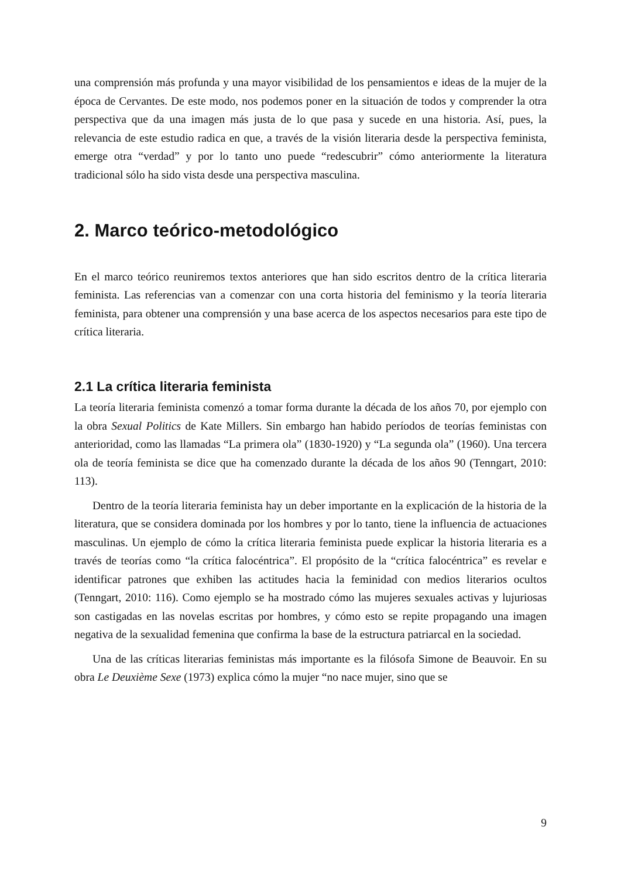una comprensión más profunda y una mayor visibilidad de los pensamientos e ideas de la mujer de la época de Cervantes. De este modo, nos podemos poner en la situación de todos y comprender la otra perspectiva que da una imagen más justa de lo que pasa y sucede en una historia. Así, pues, la relevancia de este estudio radica en que, a través de la visión literaria desde la perspectiva feminista, emerge otra “verdad” y por lo tanto uno puede “redescubrir” cómo anteriormente la literatura tradicional sólo ha sido vista desde una perspectiva masculina.
2. Marco teórico-metodológico
En el marco teórico reuniremos textos anteriores que han sido escritos dentro de la crítica literaria feminista. Las referencias van a comenzar con una corta historia del feminismo y la teoría literaria feminista, para obtener una comprensión y una base acerca de los aspectos necesarios para este tipo de crítica literaria.
2.1 La crítica literaria feminista
La teoría literaria feminista comenzó a tomar forma durante la década de los años 70, por ejemplo con la obra Sexual Politics de Kate Millers. Sin embargo han habido períodos de teorías feministas con anterioridad, como las llamadas “La primera ola” (1830-1920) y “La segunda ola” (1960). Una tercera ola de teoría feminista se dice que ha comenzado durante la década de los años 90 (Tenngart, 2010: 113).
Dentro de la teoría literaria feminista hay un deber importante en la explicación de la historia de la literatura, que se considera dominada por los hombres y por lo tanto, tiene la influencia de actuaciones masculinas. Un ejemplo de cómo la crítica literaria feminista puede explicar la historia literaria es a través de teorías como “la crítica falocéntrica”. El propósito de la “crítica falocéntrica” es revelar e identificar patrones que exhiben las actitudes hacia la feminidad con medios literarios ocultos (Tenngart, 2010: 116). Como ejemplo se ha mostrado cómo las mujeres sexuales activas y lujuriosas son castigadas en las novelas escritas por hombres, y cómo esto se repite propagando una imagen negativa de la sexualidad femenina que confirma la base de la estructura patriarcal en la sociedad.
Una de las críticas literarias feministas más importante es la filósofa Simone de Beauvoir. En su obra Le Deuxième Sexe (1973) explica cómo la mujer “no nace mujer, sino que se
9